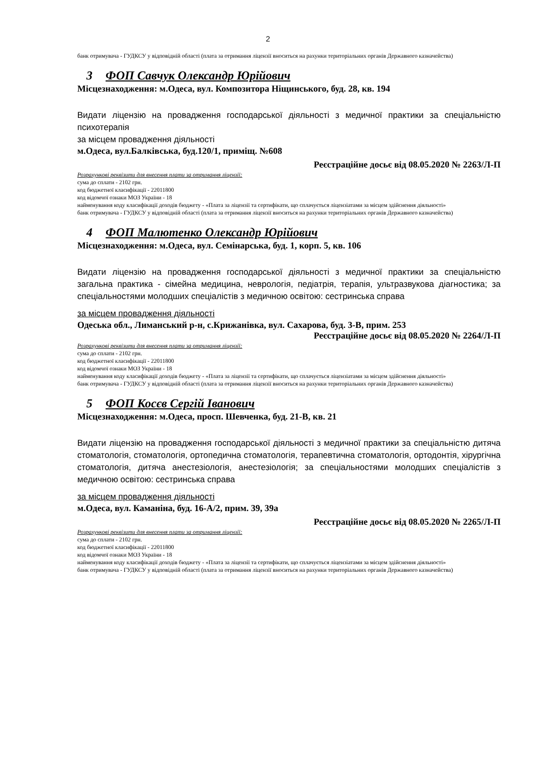2
банк отримувача - ГУДКСУ у відповідній області (плата за отримання ліцензії вноситься на рахунки територіальних органів Державного казначейства)
3 ФОП Савчук Олександр Юрійович
Місцезнаходження: м.Одеса, вул. Композитора Ніщинського, буд. 28, кв. 194
Видати ліцензію на провадження господарської діяльності з медичної практики за спеціальністю психотерапія
за місцем провадження діяльності
м.Одеса, вул.Балківська, буд.120/1, приміщ. №608
Реєстраційне досьє від 08.05.2020 № 2263/Л-П
Розрахункові реквізити для внесення плати за отримання ліцензії:
сума до сплати - 2102 грн.
код бюджетної класифікації - 22011800
код відомчої ознаки МОЗ України - 18
найменування коду класифікації доходів бюджету - «Плата за ліцензії та сертифікати, що сплачується ліцензіатами за місцем здійснення діяльності»
банк отримувача - ГУДКСУ у відповідній області (плата за отримання ліцензії вноситься на рахунки територіальних органів Державного казначейства)
4 ФОП Малютенко Олександр Юрійович
Місцезнаходження: м.Одеса, вул. Семінарська, буд. 1, корп. 5, кв. 106
Видати ліцензію на провадження господарської діяльності з медичної практики за спеціальністю загальна практика - сімейна медицина, неврологія, педіатрія, терапія, ультразвукова діагностика; за спеціальностями молодших спеціалістів з медичною освітою: сестринська справа
за місцем провадження діяльності
Одеська обл., Лиманський р-н, с.Крижанівка, вул. Сахарова, буд. 3-В, прим. 253
Реєстраційне досьє від 08.05.2020 № 2264/Л-П
Розрахункові реквізити для внесення плати за отримання ліцензії:
сума до сплати - 2102 грн.
код бюджетної класифікації - 22011800
код відомчої ознаки МОЗ України - 18
найменування коду класифікації доходів бюджету - «Плата за ліцензії та сертифікати, що сплачується ліцензіатами за місцем здійснення діяльності»
банк отримувача - ГУДКСУ у відповідній області (плата за отримання ліцензії вноситься на рахунки територіальних органів Державного казначейства)
5 ФОП Косєв Сергій Іванович
Місцезнаходження: м.Одеса, просп. Шевченка, буд. 21-В, кв. 21
Видати ліцензію на провадження господарської діяльності з медичної практики за спеціальністю дитяча стоматологія, стоматологія, ортопедична стоматологія, терапевтична стоматологія, ортодонтія, хірургічна стоматологія, дитяча анестезіологія, анестезіологія; за спеціальностями молодших спеціалістів з медичною освітою: сестринська справа
за місцем провадження діяльності
м.Одеса, вул. Каманіна, буд. 16-А/2, прим. 39, 39а
Реєстраційне досьє від 08.05.2020 № 2265/Л-П
Розрахункові реквізити для внесення плати за отримання ліцензії:
сума до сплати - 2102 грн.
код бюджетної класифікації - 22011800
код відомчої ознаки МОЗ України - 18
найменування коду класифікації доходів бюджету - «Плата за ліцензії та сертифікати, що сплачується ліцензіатами за місцем здійснення діяльності»
банк отримувача - ГУДКСУ у відповідній області (плата за отримання ліцензії вноситься на рахунки територіальних органів Державного казначейства)